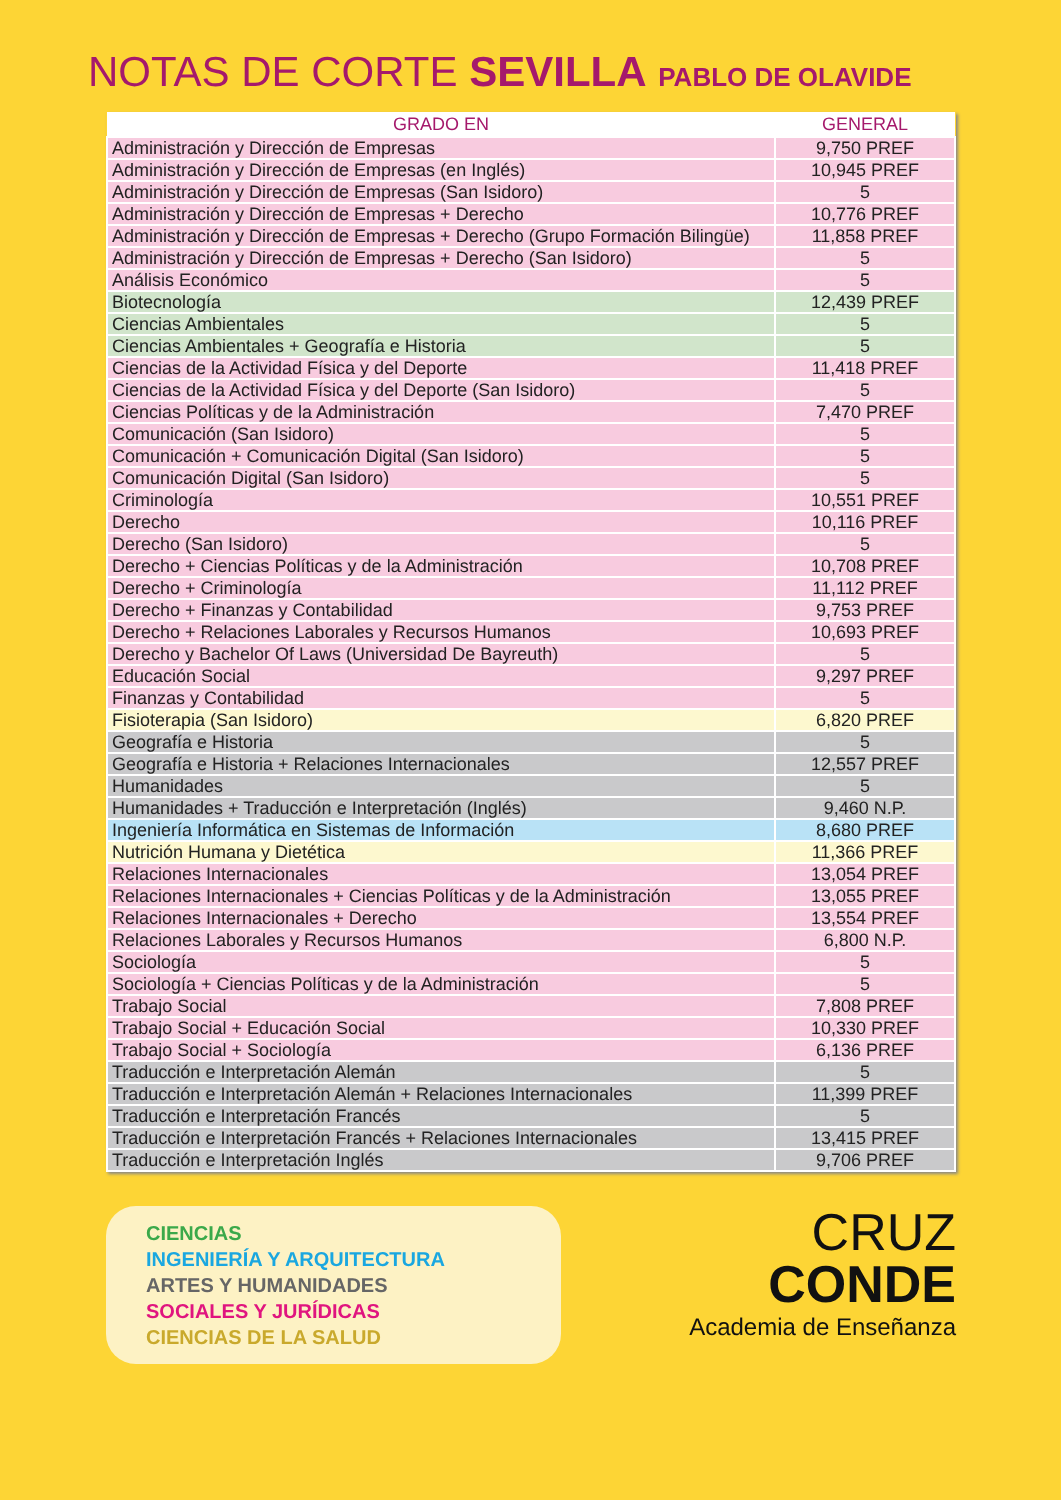NOTAS DE CORTE SEVILLA PABLO DE OLAVIDE
| GRADO EN | GENERAL |
| --- | --- |
| Administración y Dirección de Empresas | 9,750 PREF |
| Administración y Dirección de Empresas (en Inglés) | 10,945 PREF |
| Administración y Dirección de Empresas (San Isidoro) | 5 |
| Administración y Dirección de Empresas + Derecho | 10,776 PREF |
| Administración y Dirección de Empresas + Derecho (Grupo Formación Bilingüe) | 11,858 PREF |
| Administración y Dirección de Empresas + Derecho (San Isidoro) | 5 |
| Análisis Económico | 5 |
| Biotecnología | 12,439 PREF |
| Ciencias Ambientales | 5 |
| Ciencias Ambientales + Geografía e Historia | 5 |
| Ciencias de la Actividad Física y del Deporte | 11,418 PREF |
| Ciencias de la Actividad Física y del Deporte (San Isidoro) | 5 |
| Ciencias Políticas y de la Administración | 7,470 PREF |
| Comunicación (San Isidoro) | 5 |
| Comunicación + Comunicación Digital (San Isidoro) | 5 |
| Comunicación Digital (San Isidoro) | 5 |
| Criminología | 10,551 PREF |
| Derecho | 10,116 PREF |
| Derecho (San Isidoro) | 5 |
| Derecho + Ciencias Políticas y de la Administración | 10,708 PREF |
| Derecho + Criminología | 11,112 PREF |
| Derecho + Finanzas y Contabilidad | 9,753 PREF |
| Derecho + Relaciones Laborales y Recursos Humanos | 10,693 PREF |
| Derecho y Bachelor Of Laws (Universidad De Bayreuth) | 5 |
| Educación Social | 9,297 PREF |
| Finanzas y Contabilidad | 5 |
| Fisioterapia (San Isidoro) | 6,820 PREF |
| Geografía e Historia | 5 |
| Geografía e Historia + Relaciones Internacionales | 12,557 PREF |
| Humanidades | 5 |
| Humanidades + Traducción e Interpretación (Inglés) | 9,460 N.P. |
| Ingeniería Informática en Sistemas de Información | 8,680 PREF |
| Nutrición Humana y Dietética | 11,366 PREF |
| Relaciones Internacionales | 13,054 PREF |
| Relaciones Internacionales + Ciencias Políticas y de la Administración | 13,055 PREF |
| Relaciones Internacionales + Derecho | 13,554 PREF |
| Relaciones Laborales y Recursos Humanos | 6,800 N.P. |
| Sociología | 5 |
| Sociología + Ciencias Políticas y de la Administración | 5 |
| Trabajo Social | 7,808 PREF |
| Trabajo Social + Educación Social | 10,330 PREF |
| Trabajo Social + Sociología | 6,136 PREF |
| Traducción e Interpretación Alemán | 5 |
| Traducción e Interpretación Alemán + Relaciones Internacionales | 11,399 PREF |
| Traducción e Interpretación Francés | 5 |
| Traducción e Interpretación Francés + Relaciones Internacionales | 13,415 PREF |
| Traducción e Interpretación Inglés | 9,706 PREF |
CIENCIAS
INGENIERÍA Y ARQUITECTURA
ARTES Y HUMANIDADES
SOCIALES Y JURÍDICAS
CIENCIAS DE LA SALUD
CRUZ
CONDE
Academia de Enseñanza